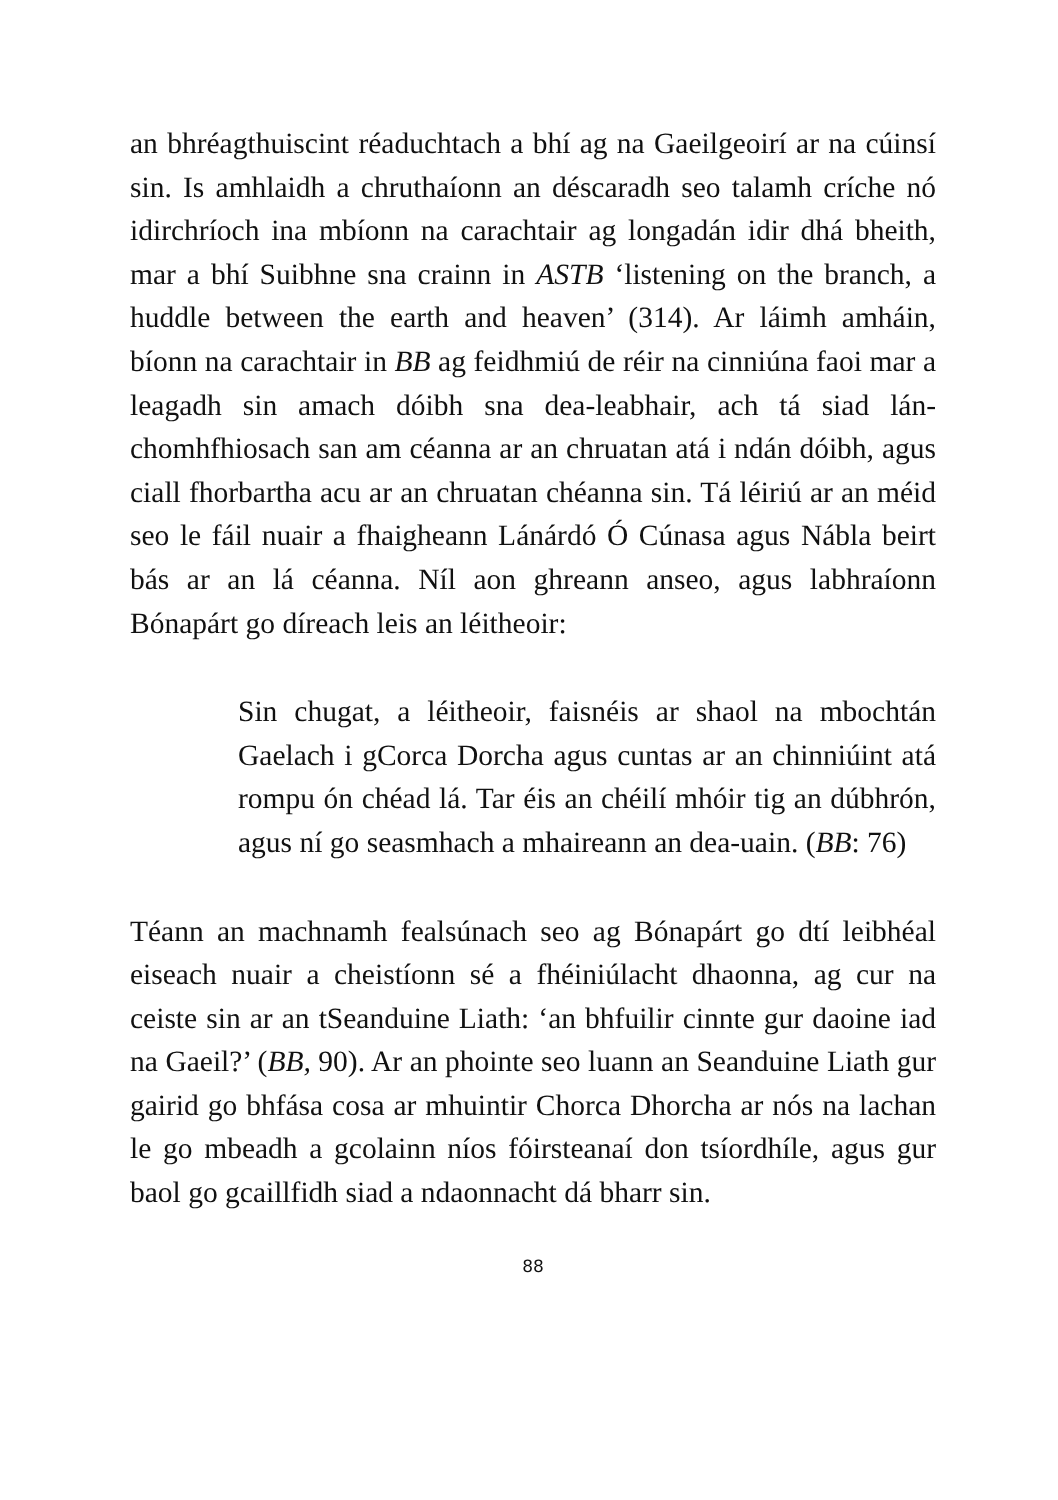an bhréagthuiscint réaduchtach a bhí ag na Gaeilgeoirí ar na cúinsí sin. Is amhlaidh a chruthaíonn an déscaradh seo talamh críche nó idirchríoch ina mbíonn na carachtair ag longadán idir dhá bheith, mar a bhí Suibhne sna crainn in ASTB ‘listening on the branch, a huddle between the earth and heaven’ (314). Ar láimh amháin, bíonn na carachtair in BB ag feidhmiú de réir na cinniúna faoi mar a leagadh sin amach dóibh sna dea-leabhair, ach tá siad lán-chomhfhiosach san am céanna ar an chruatan atá i ndán dóibh, agus ciall fhorbartha acu ar an chruatan chéanna sin. Tá léiriú ar an méid seo le fáil nuair a fhaigheann Lánárdó Ó Cúnasa agus Nábla beirt bás ar an lá céanna. Níl aon ghreann anseo, agus labhraíonn Bónapárt go díreach leis an léitheoir:
Sin chugat, a léitheoir, faisnéis ar shaol na mbochtán Gaelach i gCorca Dorcha agus cuntas ar an chinniúint atá rompu ón chéad lá. Tar éis an chéilí mhóir tig an dúbhrón, agus ní go seasmhach a mhaireann an dea-uain. (BB: 76)
Téann an machnamh fealsúnach seo ag Bónapárt go dtí leibhéal eiseach nuair a cheistíonn sé a fhéiniúlacht dhaonna, ag cur na ceiste sin ar an tSeanduine Liath: ‘an bhfuilir cinnte gur daoine iad na Gaeil?’ (BB, 90). Ar an phointe seo luann an Seanduine Liath gur gairid go bhfása cosa ar mhuintir Chorca Dhorcha ar nós na lachan le go mbeadh a gcolainn níos fóirsteanaí don tsíordhíle, agus gur baol go gcaillfidh siad a ndaonnacht dá bharr sin.
88